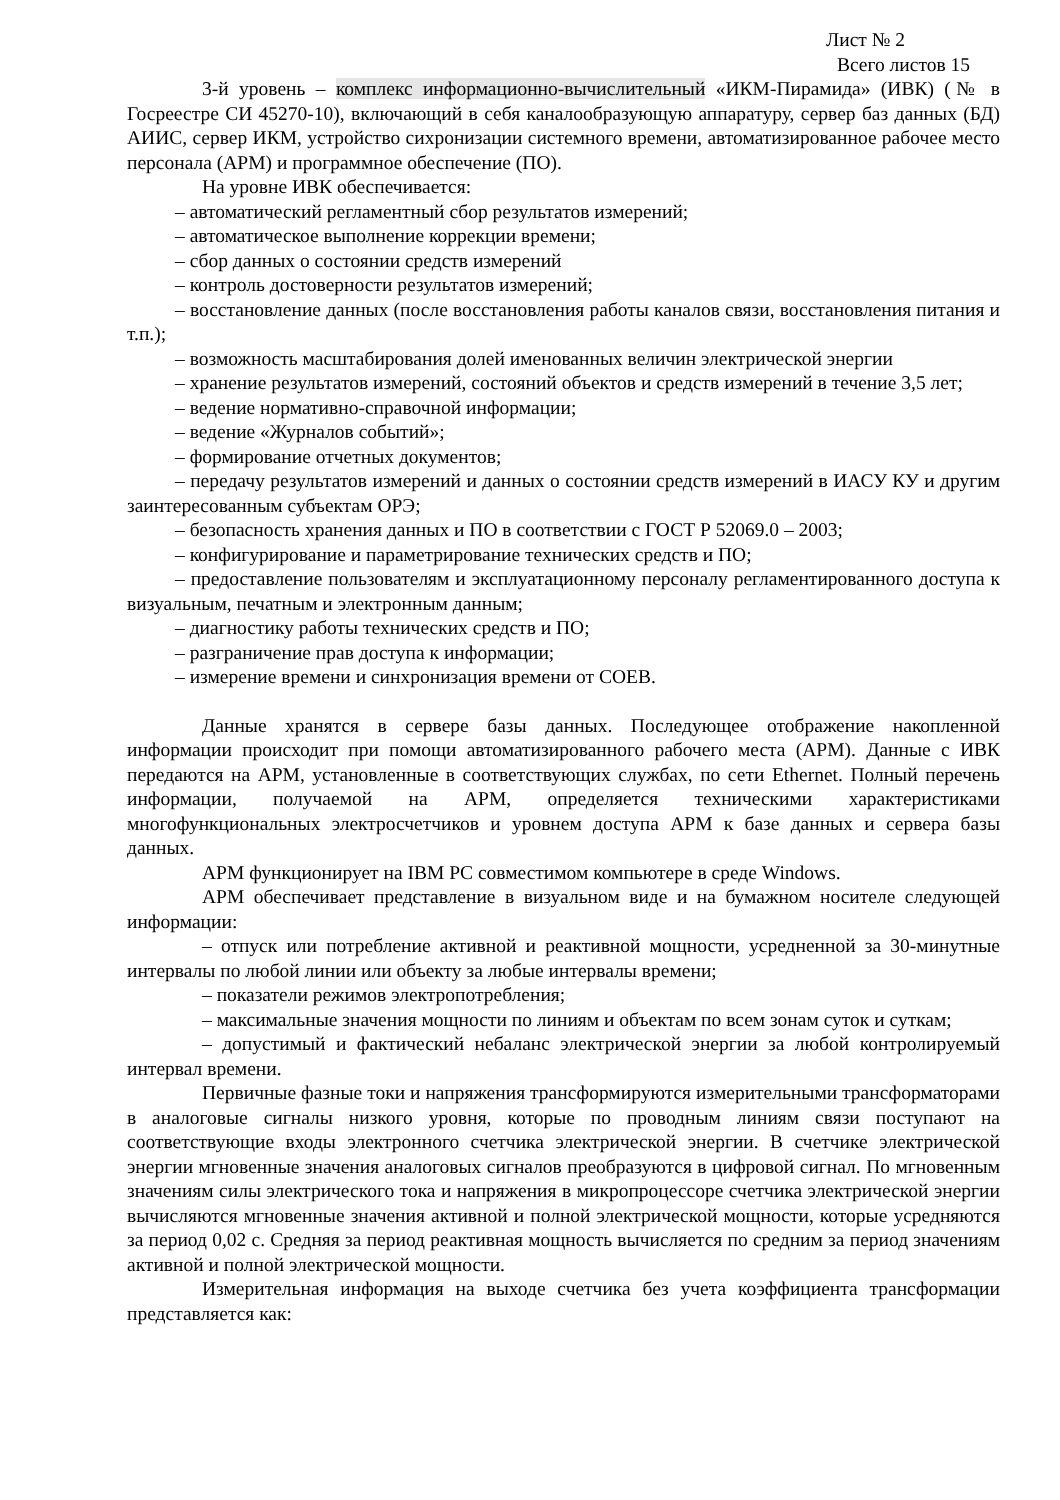Лист № 2
Всего листов 15
3-й уровень – комплекс информационно-вычислительный «ИКМ-Пирамида» (ИВК) (№ в Госреестре СИ 45270-10), включающий в себя каналообразующую аппаратуру, сервер баз данных (БД) АИИС, сервер ИКМ, устройство сихронизации системного времени, автоматизированное рабочее место персонала (АРМ) и программное обеспечение (ПО).
На уровне ИВК обеспечивается:
– автоматический регламентный сбор результатов измерений;
– автоматическое выполнение коррекции времени;
– сбор данных о состоянии средств измерений
– контроль достоверности результатов измерений;
– восстановление данных (после восстановления работы каналов связи, восстановления питания и т.п.);
– возможность масштабирования долей именованных величин электрической энергии
– хранение результатов измерений, состояний объектов и средств измерений в течение 3,5 лет;
– ведение нормативно-справочной информации;
– ведение «Журналов событий»;
– формирование отчетных документов;
– передачу результатов измерений и данных о состоянии средств измерений в ИАСУ КУ и другим заинтересованным субъектам ОРЭ;
– безопасность хранения данных и ПО в соответствии с ГОСТ Р 52069.0 – 2003;
– конфигурирование и параметрирование технических средств и ПО;
– предоставление пользователям и эксплуатационному персоналу регламентированного доступа к визуальным, печатным и электронным данным;
– диагностику работы технических средств и ПО;
– разграничение прав доступа к информации;
– измерение времени и синхронизация времени от СОЕВ.
Данные хранятся в сервере базы данных. Последующее отображение накопленной информации происходит при помощи автоматизированного рабочего места (АРМ). Данные с ИВК передаются на АРМ, установленные в соответствующих службах, по сети Ethernet. Полный перечень информации, получаемой на АРМ, определяется техническими характеристиками многофункциональных электросчетчиков и уровнем доступа АРМ к базе данных и сервера базы данных.
АРМ функционирует на IBM PC совместимом компьютере в среде Windows.
АРМ обеспечивает представление в визуальном виде и на бумажном носителе следующей информации:
– отпуск или потребление активной и реактивной мощности, усредненной за 30-минутные интервалы по любой линии или объекту за любые интервалы времени;
– показатели режимов электропотребления;
– максимальные значения мощности по линиям и объектам по всем зонам суток и суткам;
– допустимый и фактический небаланс электрической энергии за любой контролируемый интервал времени.
Первичные фазные токи и напряжения трансформируются измерительными трансформаторами в аналоговые сигналы низкого уровня, которые по проводным линиям связи поступают на соответствующие входы электронного счетчика электрической энергии. В счетчике электрической энергии мгновенные значения аналоговых сигналов преобразуются в цифровой сигнал. По мгновенным значениям силы электрического тока и напряжения в микропроцессоре счетчика электрической энергии вычисляются мгновенные значения активной и полной электрической мощности, которые усредняются за период 0,02 с. Средняя за период реактивная мощность вычисляется по средним за период значениям активной и полной электрической мощности.
Измерительная информация на выходе счетчика без учета коэффициента трансформации представляется как: